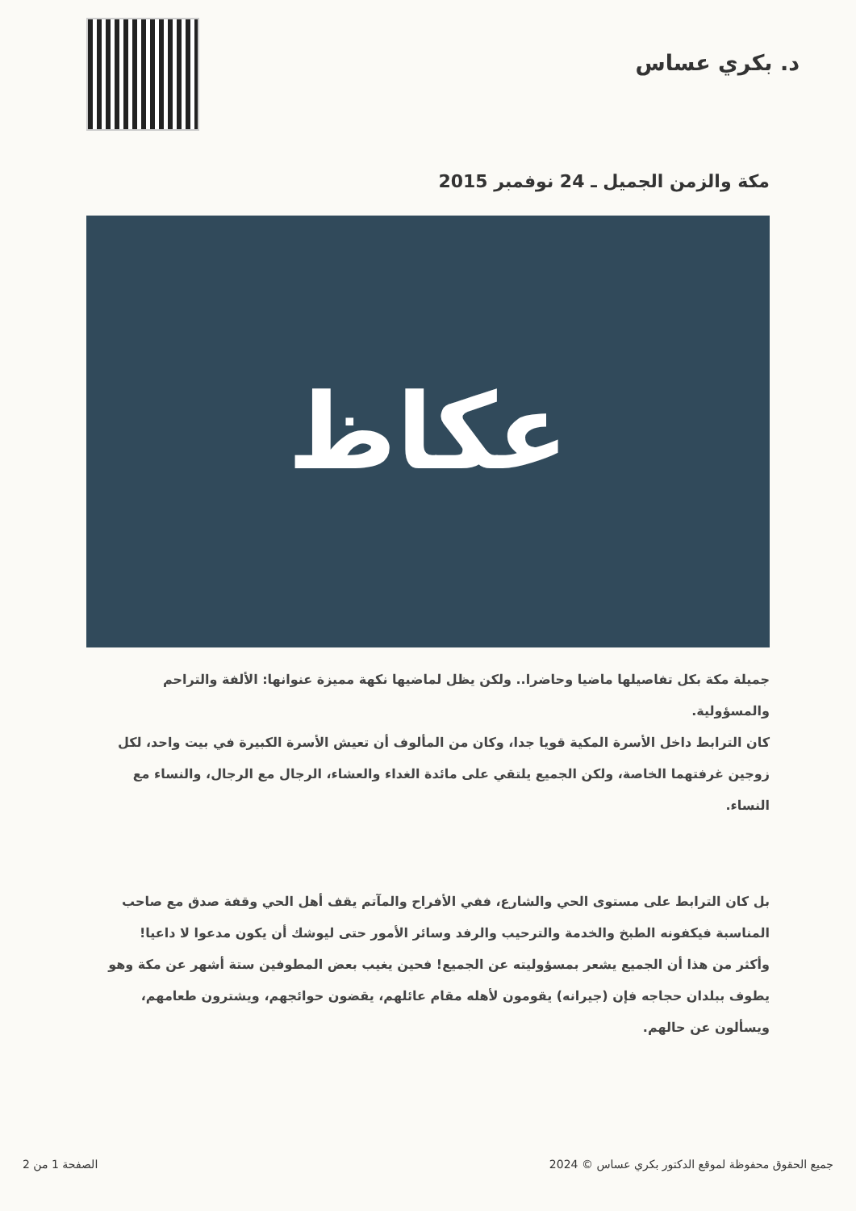د. بكري عساس
مكة والزمن الجميل ـ 24 نوفمبر 2015
عكاظ
جميلة مكة بكل تفاصيلها ماضيا وحاضرا.. ولكن يظل لماضيها نكهة مميزة عنوانها: الألفة والتراحم والمسؤولية.
كان الترابط داخل الأسرة المكية قويا جدا، وكان من المألوف أن تعيش الأسرة الكبيرة في بيت واحد، لكل زوجين غرفتهما الخاصة، ولكن الجميع يلتقي على مائدة الغداء والعشاء، الرجال مع الرجال، والنساء مع النساء.
بل كان الترابط على مستوى الحي والشارع، ففي الأفراح والمآتم يقف أهل الحي وقفة صدق مع صاحب المناسبة فيكفونه الطبخ والخدمة والترحيب والرفد وسائر الأمور حتى ليوشك أن يكون مدعوا لا داعيا!
وأكثر من هذا أن الجميع يشعر بمسؤوليته عن الجميع! فحين يغيب بعض المطوفين ستة أشهر عن مكة وهو يطوف ببلدان حجاجه فإن (جيرانه) يقومون لأهله مقام عائلهم، يقضون حوائجهم، ويشترون طعامهم، ويسألون عن حالهم.
الصفحة 1 من 2 2024 © جميع الحقوق محفوظة لموقع الدكتور بكري عساس